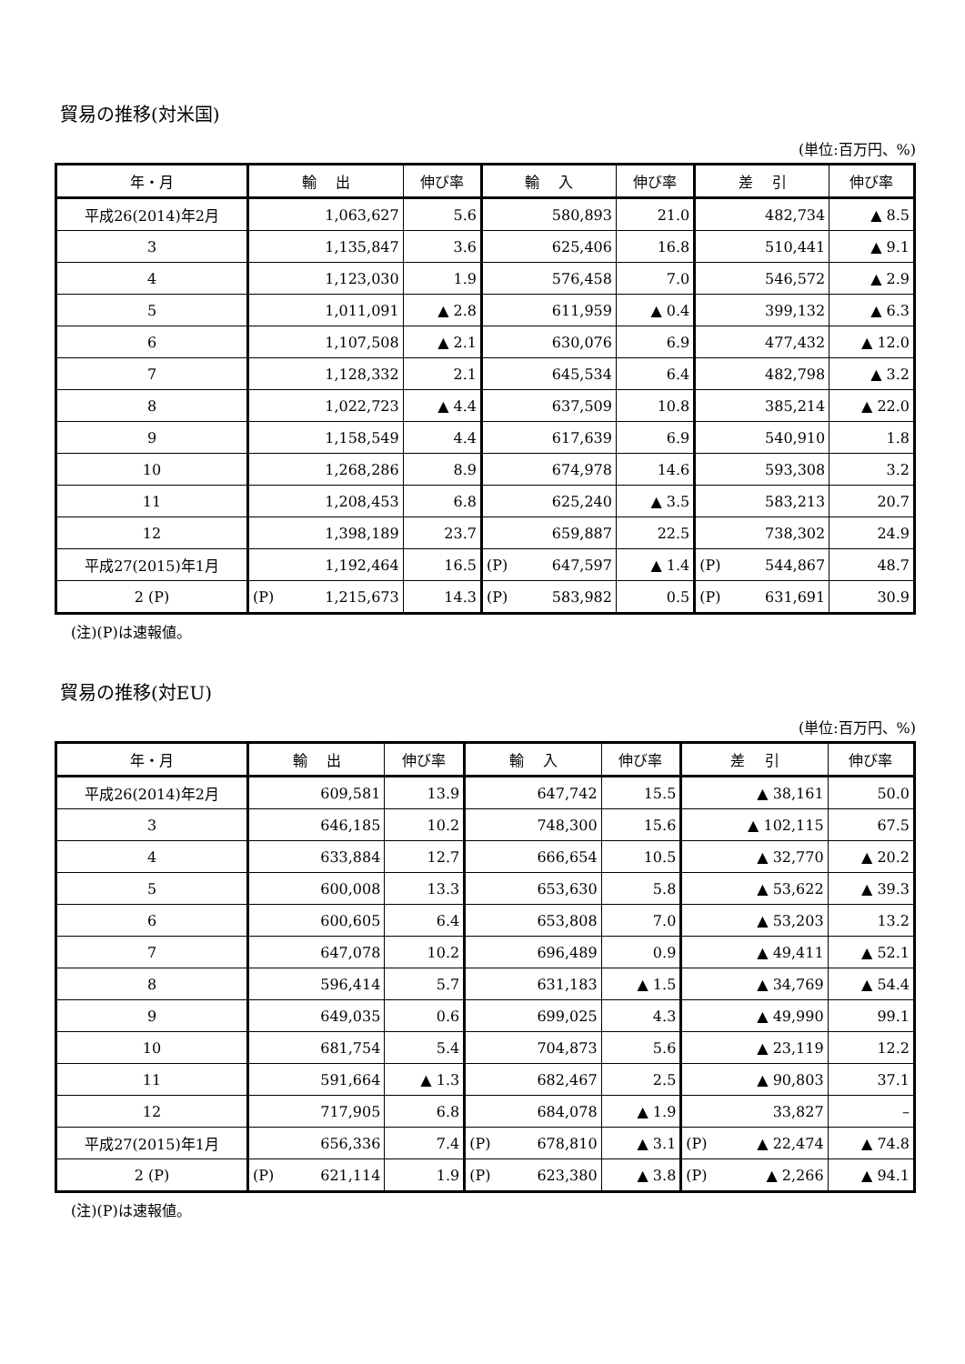貿易の推移(対米国)
(単位:百万円、%)
| 年・月 | 輸 出 | 伸び率 | 輸 入 | 伸び率 | 差 引 | 伸び率 |
| --- | --- | --- | --- | --- | --- | --- |
| 平成26(2014)年2月 | 1,063,627 | 5.6 | 580,893 | 21.0 | 482,734 | ▲ 8.5 |
| 3 | 1,135,847 | 3.6 | 625,406 | 16.8 | 510,441 | ▲ 9.1 |
| 4 | 1,123,030 | 1.9 | 576,458 | 7.0 | 546,572 | ▲ 2.9 |
| 5 | 1,011,091 | ▲ 2.8 | 611,959 | ▲ 0.4 | 399,132 | ▲ 6.3 |
| 6 | 1,107,508 | ▲ 2.1 | 630,076 | 6.9 | 477,432 | ▲ 12.0 |
| 7 | 1,128,332 | 2.1 | 645,534 | 6.4 | 482,798 | ▲ 3.2 |
| 8 | 1,022,723 | ▲ 4.4 | 637,509 | 10.8 | 385,214 | ▲ 22.0 |
| 9 | 1,158,549 | 4.4 | 617,639 | 6.9 | 540,910 | 1.8 |
| 10 | 1,268,286 | 8.9 | 674,978 | 14.6 | 593,308 | 3.2 |
| 11 | 1,208,453 | 6.8 | 625,240 | ▲ 3.5 | 583,213 | 20.7 |
| 12 | 1,398,189 | 23.7 | 659,887 | 22.5 | 738,302 | 24.9 |
| 平成27(2015)年1月 | 1,192,464 | 16.5 | (P) 647,597 | ▲ 1.4 | (P) 544,867 | 48.7 |
| 2 (P) | (P) 1,215,673 | 14.3 | (P) 583,982 | 0.5 | (P) 631,691 | 30.9 |
(注)(P)は速報値。
貿易の推移(対EU)
(単位:百万円、%)
| 年・月 | 輸 出 | 伸び率 | 輸 入 | 伸び率 | 差 引 | 伸び率 |
| --- | --- | --- | --- | --- | --- | --- |
| 平成26(2014)年2月 | 609,581 | 13.9 | 647,742 | 15.5 | ▲ 38,161 | 50.0 |
| 3 | 646,185 | 10.2 | 748,300 | 15.6 | ▲ 102,115 | 67.5 |
| 4 | 633,884 | 12.7 | 666,654 | 10.5 | ▲ 32,770 | ▲ 20.2 |
| 5 | 600,008 | 13.3 | 653,630 | 5.8 | ▲ 53,622 | ▲ 39.3 |
| 6 | 600,605 | 6.4 | 653,808 | 7.0 | ▲ 53,203 | 13.2 |
| 7 | 647,078 | 10.2 | 696,489 | 0.9 | ▲ 49,411 | ▲ 52.1 |
| 8 | 596,414 | 5.7 | 631,183 | ▲ 1.5 | ▲ 34,769 | ▲ 54.4 |
| 9 | 649,035 | 0.6 | 699,025 | 4.3 | ▲ 49,990 | 99.1 |
| 10 | 681,754 | 5.4 | 704,873 | 5.6 | ▲ 23,119 | 12.2 |
| 11 | 591,664 | ▲ 1.3 | 682,467 | 2.5 | ▲ 90,803 | 37.1 |
| 12 | 717,905 | 6.8 | 684,078 | ▲ 1.9 | 33,827 | – |
| 平成27(2015)年1月 | 656,336 | 7.4 | (P) 678,810 | ▲ 3.1 | (P) ▲ 22,474 | ▲ 74.8 |
| 2 (P) | (P) 621,114 | 1.9 | (P) 623,380 | ▲ 3.8 | (P) ▲ 2,266 | ▲ 94.1 |
(注)(P)は速報値。